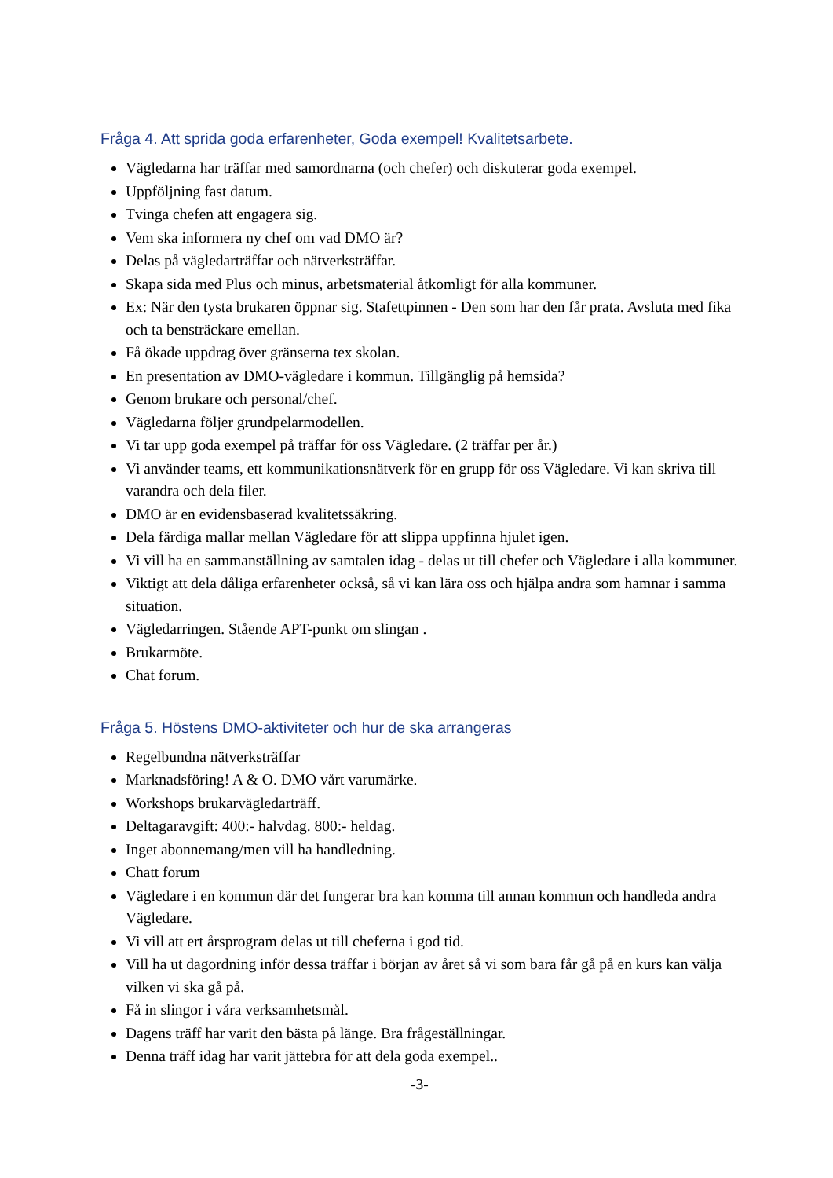Fråga 4. Att sprida goda erfarenheter, Goda exempel! Kvalitetsarbete.
Vägledarna har träffar med samordnarna (och chefer) och diskuterar goda exempel.
Uppföljning fast datum.
Tvinga chefen att engagera sig.
Vem ska informera ny chef om vad DMO är?
Delas på vägledarträffar och nätverksträffar.
Skapa sida med Plus och minus, arbetsmaterial åtkomligt för alla kommuner.
Ex: När den tysta brukaren öppnar sig. Stafettpinnen - Den som har den får prata. Avsluta med fika och ta bensträckare emellan.
Få ökade uppdrag över gränserna tex skolan.
En presentation av DMO-vägledare i kommun. Tillgänglig på hemsida?
Genom brukare och personal/chef.
Vägledarna följer grundpelarmodellen.
Vi tar upp goda exempel på träffar för oss Vägledare. (2 träffar per år.)
Vi använder teams, ett kommunikationsnätverk för en grupp för oss Vägledare. Vi kan skriva till varandra och dela filer.
DMO är en evidensbaserad kvalitetssäkring.
Dela färdiga mallar mellan Vägledare för att slippa uppfinna hjulet igen.
Vi vill ha en sammanställning av samtalen idag - delas ut till chefer och Vägledare i alla kommuner.
Viktigt att dela dåliga erfarenheter också, så vi kan lära oss och hjälpa andra som hamnar i samma situation.
Vägledarringen. Stående APT-punkt om slingan .
Brukarmöte.
Chat forum.
Fråga 5. Höstens DMO-aktiviteter och hur de ska arrangeras
Regelbundna nätverksträffar
Marknadsföring! A & O. DMO vårt varumärke.
Workshops brukarvägledarträff.
Deltagaravgift: 400:- halvdag. 800:- heldag.
Inget abonnemang/men vill ha handledning.
Chatt forum
Vägledare i en kommun där det fungerar bra kan komma till annan kommun och handleda andra Vägledare.
Vi vill att ert årsprogram delas ut till cheferna i god tid.
Vill ha ut dagordning inför dessa träffar i början av året så vi som bara får gå på en kurs kan välja vilken vi ska gå på.
Få in slingor i våra verksamhetsmål.
Dagens träff har varit den bästa på länge. Bra frågeställningar.
Denna träff idag har varit jättebra för att dela goda exempel..
-3-